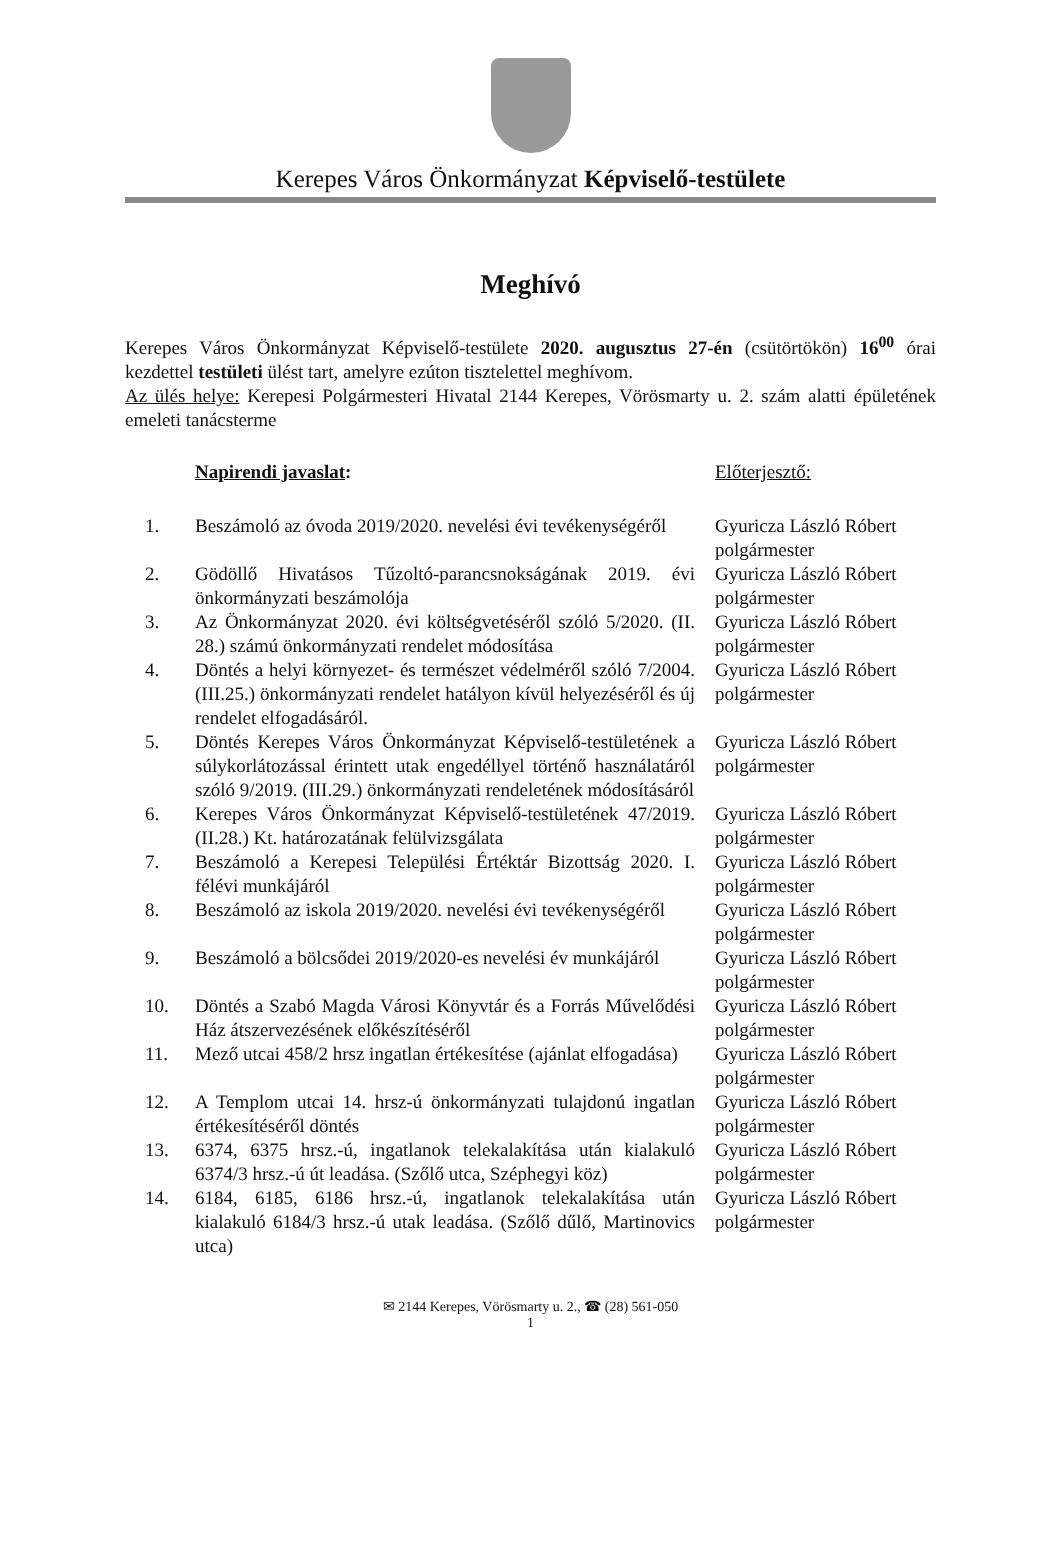Kerepes Város Önkormányzat Képviselő-testülete
Meghívó
Kerepes Város Önkormányzat Képviselő-testülete 2020. augusztus 27-én (csütörtökön) 16<sup>00</sup> órai kezdettel testületi ülést tart, amelyre ezúton tisztelettel meghívom.
Az ülés helye: Kerepesi Polgármesteri Hivatal 2144 Kerepes, Vörösmarty u. 2. szám alatti épületének emeleti tanácsterme
| | Napirendi javaslat : | Előterjesztő: |
| --- | --- | --- |
| 1. | Beszámoló az óvoda 2019/2020. nevelési évi tevékenységéről | Gyuricza László Róbert polgármester |
| 2. | Gödöllő Hivatásos Tűzoltó-parancsnokságának 2019. évi önkormányzati beszámolója | Gyuricza László Róbert polgármester |
| 3. | Az Önkormányzat 2020. évi költségvetéséről szóló 5/2020. (II. 28.) számú önkormányzati rendelet módosítása | Gyuricza László Róbert polgármester |
| 4. | Döntés a helyi környezet- és természet védelméről szóló 7/2004. (III.25.) önkormányzati rendelet hatályon kívül helyezéséről és új rendelet elfogadásáról. | Gyuricza László Róbert polgármester |
| 5. | Döntés Kerepes Város Önkormányzat Képviselő-testületének a súlykorlátozással érintett utak engedéllyel történő használatáról szóló 9/2019. (III.29.) önkormányzati rendeletének módosításáról | Gyuricza László Róbert polgármester |
| 6. | Kerepes Város Önkormányzat Képviselő-testületének 47/2019.(II.28.) Kt. határozatának felülvizsgálata | Gyuricza László Róbert polgármester |
| 7. | Beszámoló a Kerepesi Települési Értéktár Bizottság 2020. I. félévi munkájáról | Gyuricza László Róbert polgármester |
| 8. | Beszámoló az iskola 2019/2020. nevelési évi tevékenységéről | Gyuricza László Róbert polgármester |
| 9. | Beszámoló a bölcsődei 2019/2020-es nevelési év munkájáról | Gyuricza László Róbert polgármester |
| 10. | Döntés a Szabó Magda Városi Könyvtár és a Forrás Művelődési Ház átszervezésének előkészítéséről | Gyuricza László Róbert polgármester |
| 11. | Mező utcai 458/2 hrsz ingatlan értékesítése (ajánlat elfogadása) | Gyuricza László Róbert polgármester |
| 12. | A Templom utcai 14. hrsz-ú önkormányzati tulajdonú ingatlan értékesítéséről döntés | Gyuricza László Róbert polgármester |
| 13. | 6374, 6375 hrsz.-ú, ingatlanok telekalakítása után kialakuló 6374/3 hrsz.-ú út leadása. (Szőlő utca, Széphegyi köz) | Gyuricza László Róbert polgármester |
| 14. | 6184, 6185, 6186 hrsz.-ú, ingatlanok telekalakítása után kialakuló 6184/3 hrsz.-ú utak leadása. (Szőlő dűlő, Martinovics utca) | Gyuricza László Róbert polgármester |
✉ 2144 Kerepes, Vörösmarty u. 2., ☎ (28) 561-050
1